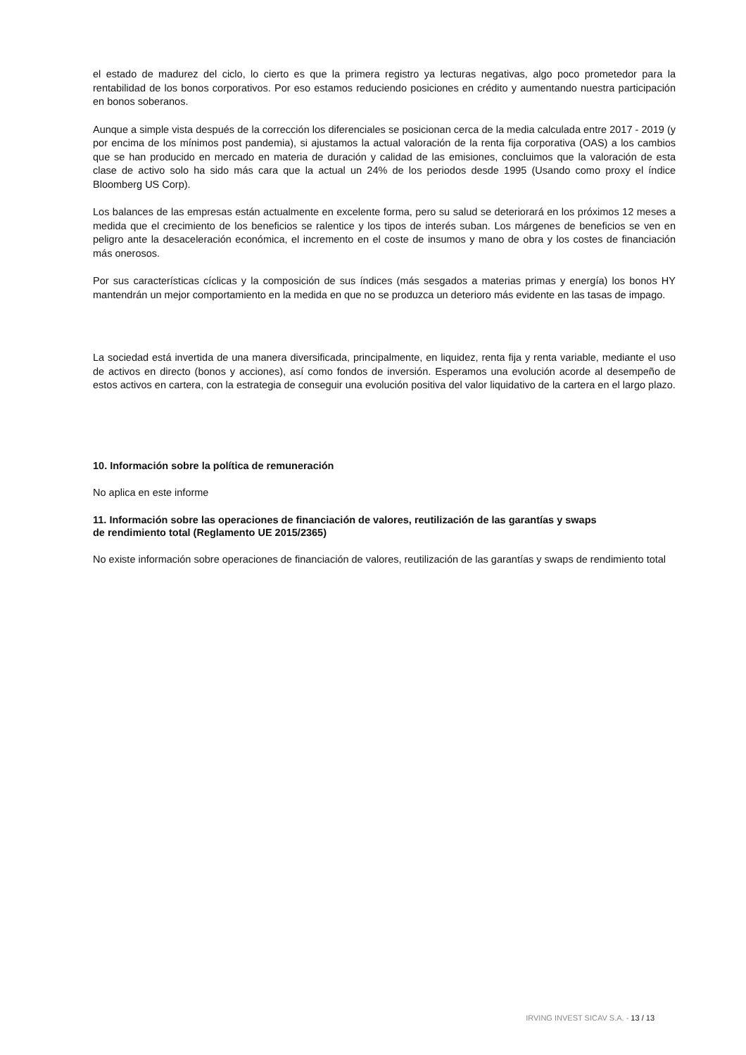el estado de madurez del ciclo, lo cierto es que la primera registro ya lecturas negativas, algo poco prometedor para la rentabilidad de los bonos corporativos. Por eso estamos reduciendo posiciones en crédito y aumentando nuestra participación en bonos soberanos.
Aunque a simple vista después de la corrección los diferenciales se posicionan cerca de la media calculada entre 2017 - 2019 (y por encima de los mínimos post pandemia), si ajustamos la actual valoración de la renta fija corporativa (OAS) a los cambios que se han producido en mercado en materia de duración y calidad de las emisiones, concluimos que la valoración de esta clase de activo solo ha sido más cara que la actual un 24% de los periodos desde 1995 (Usando como proxy el índice Bloomberg US Corp).
Los balances de las empresas están actualmente en excelente forma, pero su salud se deteriorará en los próximos 12 meses a medida que el crecimiento de los beneficios se ralentice y los tipos de interés suban. Los márgenes de beneficios se ven en peligro ante la desaceleración económica, el incremento en el coste de insumos y mano de obra y los costes de financiación más onerosos.
Por sus características cíclicas y la composición de sus índices (más sesgados a materias primas y energía) los bonos HY mantendrán un mejor comportamiento en la medida en que no se produzca un deterioro más evidente en las tasas de impago.
La sociedad está invertida de una manera diversificada, principalmente, en liquidez, renta fija y renta variable, mediante el uso de activos en directo (bonos y acciones), así como fondos de inversión. Esperamos una evolución acorde al desempeño de estos activos en cartera, con la estrategia de conseguir una evolución positiva del valor liquidativo de la cartera en el largo plazo.
10. Información sobre la política de remuneración
No aplica en este informe
11. Información sobre las operaciones de financiación de valores, reutilización de las garantías y swaps
de rendimiento total (Reglamento UE 2015/2365)
No existe información sobre operaciones de financiación de valores, reutilización de las garantías y swaps de rendimiento total
IRVING INVEST SICAV S.A. - 13 / 13